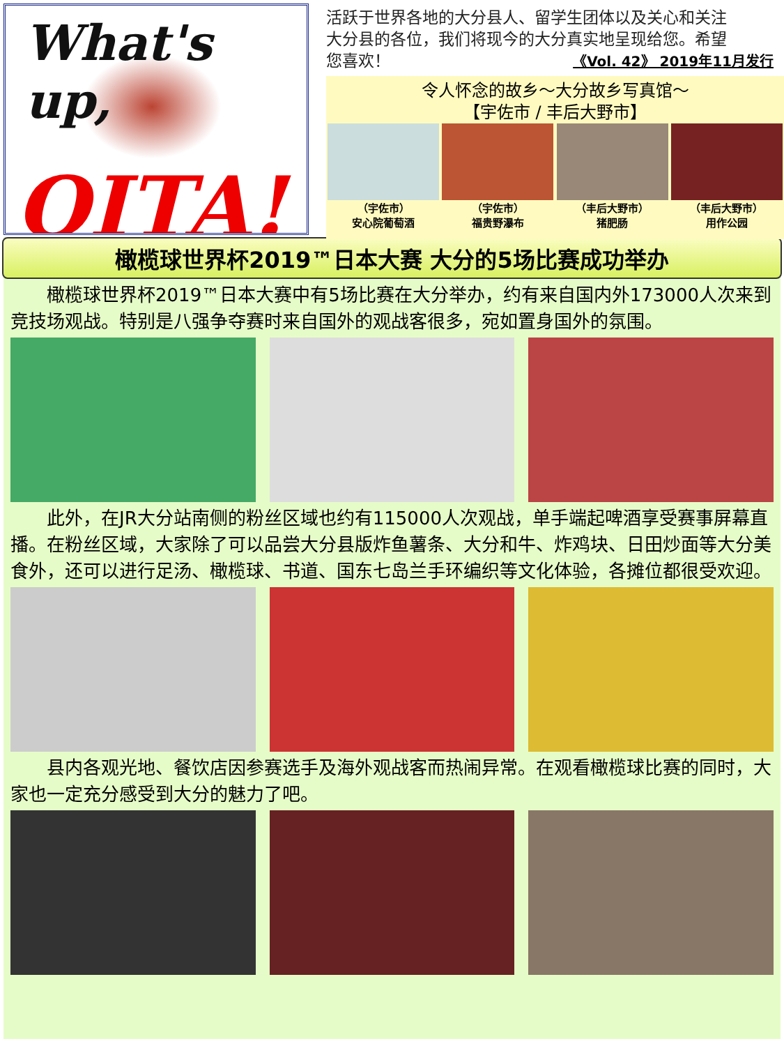What's up,
OITA!
活跃于世界各地的大分县人、留学生团体以及关心和关注大分县的各位，我们将现今的大分真实地呈现给您。希望您喜欢！
《Vol. 42》 2019年11月发行
令人怀念的故乡～大分故乡写真馆～
【宇佐市 / 丰后大野市】
（宇佐市）
安心院葡萄酒
（宇佐市）
福贵野瀑布
（丰后大野市）
猪肥肠
（丰后大野市）
用作公园
橄榄球世界杯2019™日本大赛 大分的5场比赛成功举办
橄榄球世界杯2019™日本大赛中有5场比赛在大分举办，约有来自国内外173000人次来到竞技场观战。特别是八强争夺赛时来自国外的观战客很多，宛如置身国外的氛围。
此外，在JR大分站南侧的粉丝区域也约有115000人次观战，单手端起啤酒享受赛事屏幕直播。在粉丝区域，大家除了可以品尝大分县版炸鱼薯条、大分和牛、炸鸡块、日田炒面等大分美食外，还可以进行足汤、橄榄球、书道、国东七岛兰手环编织等文化体验，各摊位都很受欢迎。
县内各观光地、餐饮店因参赛选手及海外观战客而热闹异常。在观看橄榄球比赛的同时，大家也一定充分感受到大分的魅力了吧。